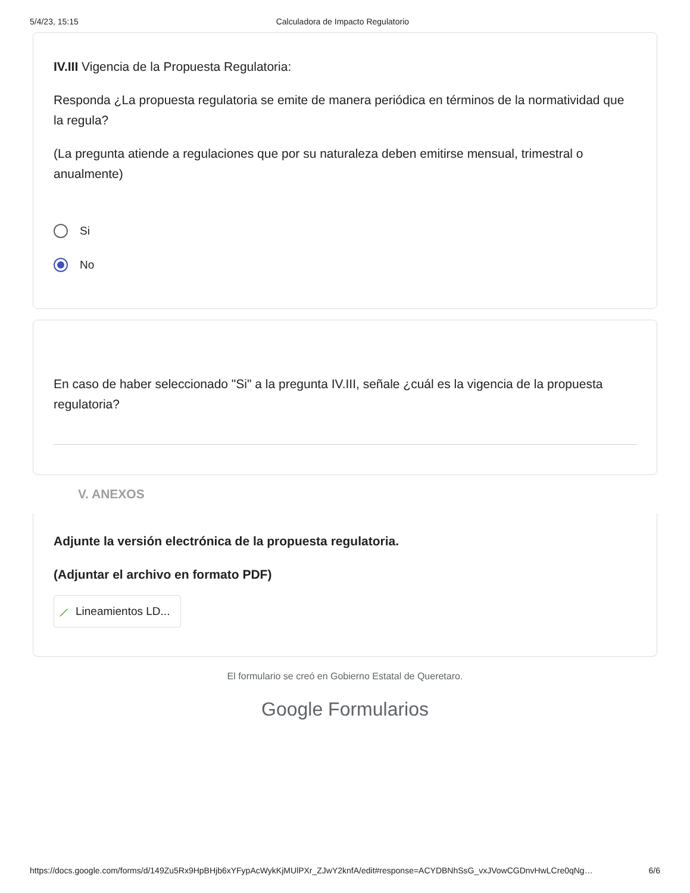5/4/23, 15:15 Calculadora de Impacto Regulatorio
IV.III Vigencia de la Propuesta Regulatoria:
Responda ¿La propuesta regulatoria se emite de manera periódica en términos de la normatividad que la regula?
(La pregunta atiende a regulaciones que por su naturaleza deben emitirse mensual, trimestral o anualmente)
Si
No
En caso de haber seleccionado "Si" a la pregunta IV.III, señale ¿cuál es la vigencia de la propuesta regulatoria?
V. ANEXOS
Adjunte la versión electrónica de la propuesta regulatoria.
(Adjuntar el archivo en formato PDF)
⟋ Lineamientos LD...
El formulario se creó en Gobierno Estatal de Queretaro.
Google Formularios
https://docs.google.com/forms/d/149Zu5Rx9HpBHjb6xYFypAcWykKjMUlPXr_ZJwY2knfA/edit#response=ACYDBNhSsG_vxJVowCGDnvHwLCre0qNg… 6/6